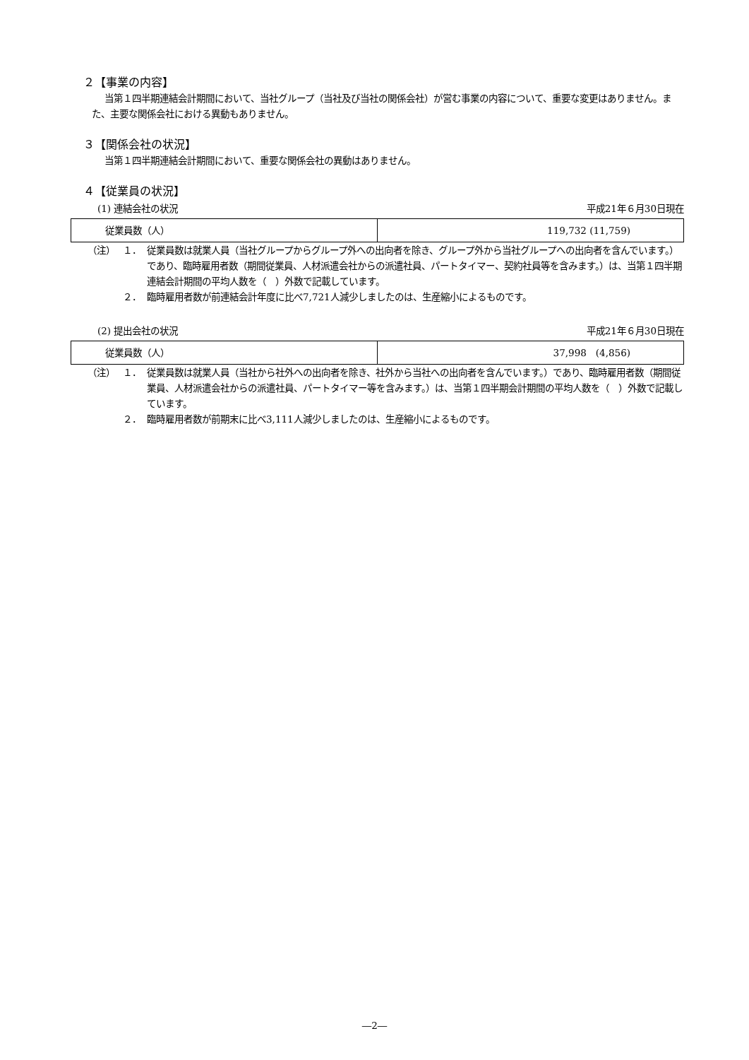２【事業の内容】
当第１四半期連結会計期間において、当社グループ（当社及び当社の関係会社）が営む事業の内容について、重要な変更はありません。また、主要な関係会社における異動もありません。
３【関係会社の状況】
当第１四半期連結会計期間において、重要な関係会社の異動はありません。
４【従業員の状況】
(1) 連結会社の状況 平成21年６月30日現在
| 従業員数（人） | 119,732 (11,759) |
（注） １． 従業員数は就業人員（当社グループからグループ外への出向者を除き、グループ外から当社グループへの出向者を含んでいます。）であり、臨時雇用者数（期間従業員、人材派遣会社からの派遣社員、パートタイマー、契約社員等を含みます。）は、当第１四半期連結会計期間の平均人数を（　）外数で記載しています。
２． 臨時雇用者数が前連結会計年度に比べ7,721人減少しましたのは、生産縮小によるものです。
(2) 提出会社の状況 平成21年６月30日現在
| 従業員数（人） | 37,998 (4,856) |
（注） １． 従業員数は就業人員（当社から社外への出向者を除き、社外から当社への出向者を含んでいます。）であり、臨時雇用者数（期間従業員、人材派遣会社からの派遣社員、パートタイマー等を含みます。）は、当第１四半期会計期間の平均人数を（　）外数で記載しています。
２． 臨時雇用者数が前期末に比べ3,111人減少しましたのは、生産縮小によるものです。
―2―